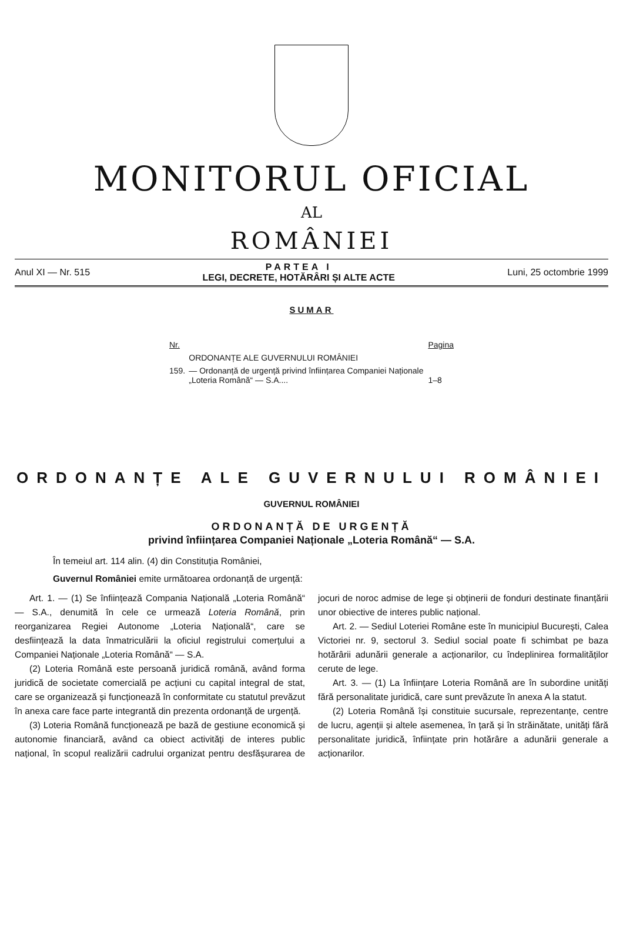MONITORUL OFICIAL
AL
ROMÂNIEI
Anul XI — Nr. 515
PARTEA I
LEGI, DECRETE, HOTĂRÂRI ȘI ALTE ACTE
Luni, 25 octombrie 1999
SUMAR
| Nr. | | Pagina |
| --- | --- | --- |
| | ORDONANȚE ALE GUVERNULUI ROMÂNIEI | |
| 159. | — Ordonanță de urgență privind înființarea Companiei Naționale „Loteria Română“ — S.A.... | 1–8 |
ORDONANȚE ALE GUVERNULUI ROMÂNIEI
GUVERNUL ROMÂNIEI
ORDONANȚĂ DE URGENȚĂ
privind înființarea Companiei Naționale „Loteria Română“ — S.A.
În temeiul art. 114 alin. (4) din Constituția României,
Guvernul României emite următoarea ordonanță de urgență:
Art. 1. — (1) Se înființează Compania Națională „Loteria Română“ — S.A., denumită în cele ce urmează Loteria Română, prin reorganizarea Regiei Autonome „Loteria Națională“, care se desființează la data înmatriculării la oficiul registrului comerțului a Companiei Naționale „Loteria Română“ — S.A.
(2) Loteria Română este persoană juridică română, având forma juridică de societate comercială pe acțiuni cu capital integral de stat, care se organizează și funcționează în conformitate cu statutul prevăzut în anexa care face parte integrantă din prezenta ordonanță de urgență.
(3) Loteria Română funcționează pe bază de gestiune economică și autonomie financiară, având ca obiect activități de interes public național, în scopul realizării cadrului organizat pentru desfășurarea de jocuri de noroc admise de lege și obținerii de fonduri destinate finanțării unor obiective de interes public național.
Art. 2. — Sediul Loteriei Române este în municipiul București, Calea Victoriei nr. 9, sectorul 3. Sediul social poate fi schimbat pe baza hotărârii adunării generale a acționarilor, cu îndeplinirea formalităților cerute de lege.
Art. 3. — (1) La înființare Loteria Română are în subordine unități fără personalitate juridică, care sunt prevăzute în anexa A la statut.
(2) Loteria Română își constituie sucursale, reprezentanțe, centre de lucru, agenții și altele asemenea, în țară și în străinătate, unități fără personalitate juridică, înființate prin hotărâre a adunării generale a acționarilor.